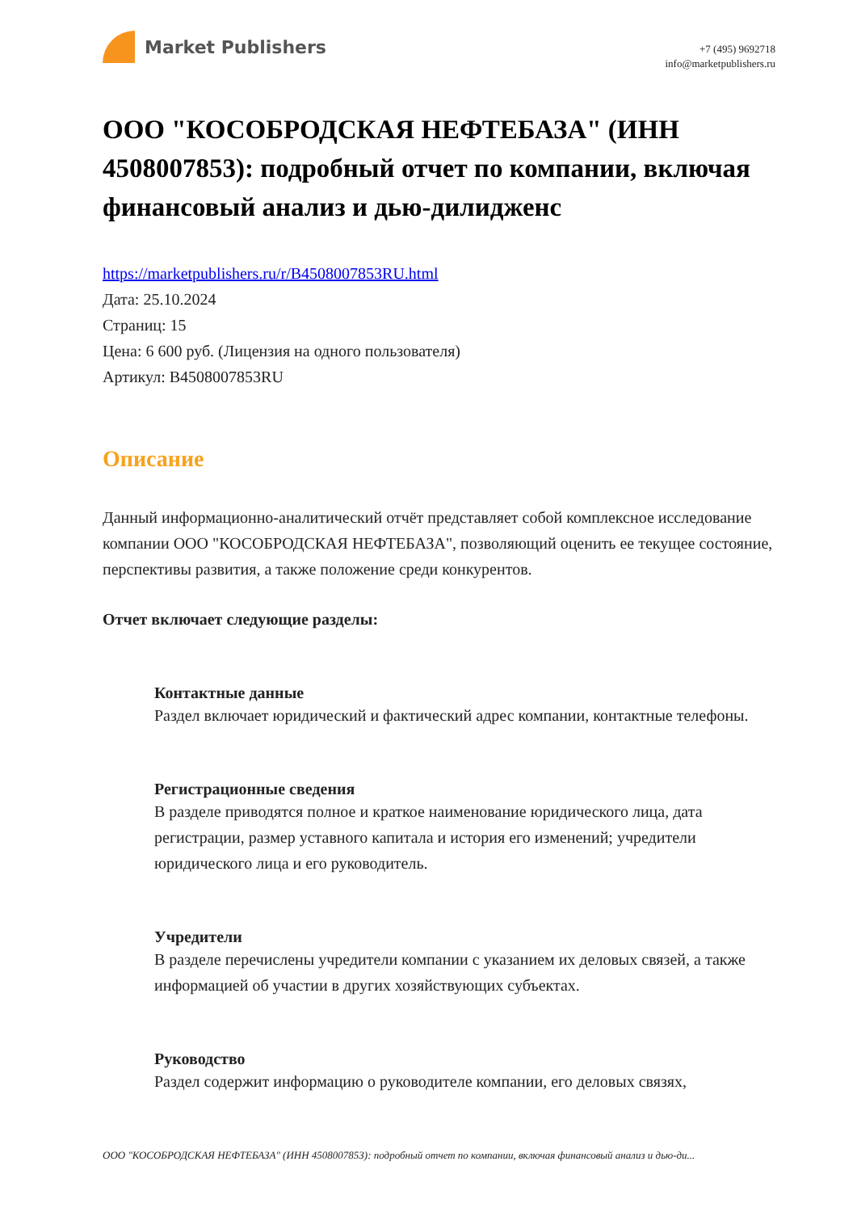Market Publishers
+7 (495) 9692718
info@marketpublishers.ru
ООО "КОСОБРОДСКАЯ НЕФТЕБАЗА" (ИНН 4508007853): подробный отчет по компании, включая финансовый анализ и дью-дилидженс
https://marketpublishers.ru/r/B4508007853RU.html
Дата: 25.10.2024
Страниц: 15
Цена: 6 600 руб. (Лицензия на одного пользователя)
Артикул: B4508007853RU
Описание
Данный информационно-аналитический отчёт представляет собой комплексное исследование компании ООО "КОСОБРОДСКАЯ НЕФТЕБАЗА", позволяющий оценить ее текущее состояние, перспективы развития, а также положение среди конкурентов.
Отчет включает следующие разделы:
Контактные данные
Раздел включает юридический и фактический адрес компании, контактные телефоны.
Регистрационные сведения
В разделе приводятся полное и краткое наименование юридического лица, дата регистрации, размер уставного капитала и история его изменений; учредители юридического лица и его руководитель.
Учредители
В разделе перечислены учредители компании с указанием их деловых связей, а также информацией об участии в других хозяйствующих субъектах.
Руководство
Раздел содержит информацию о руководителе компании, его деловых связях,
ООО "КОСОБРОДСКАЯ НЕФТЕБАЗА" (ИНН 4508007853): подробный отчет по компании, включая финансовый анализ и дью-ди...